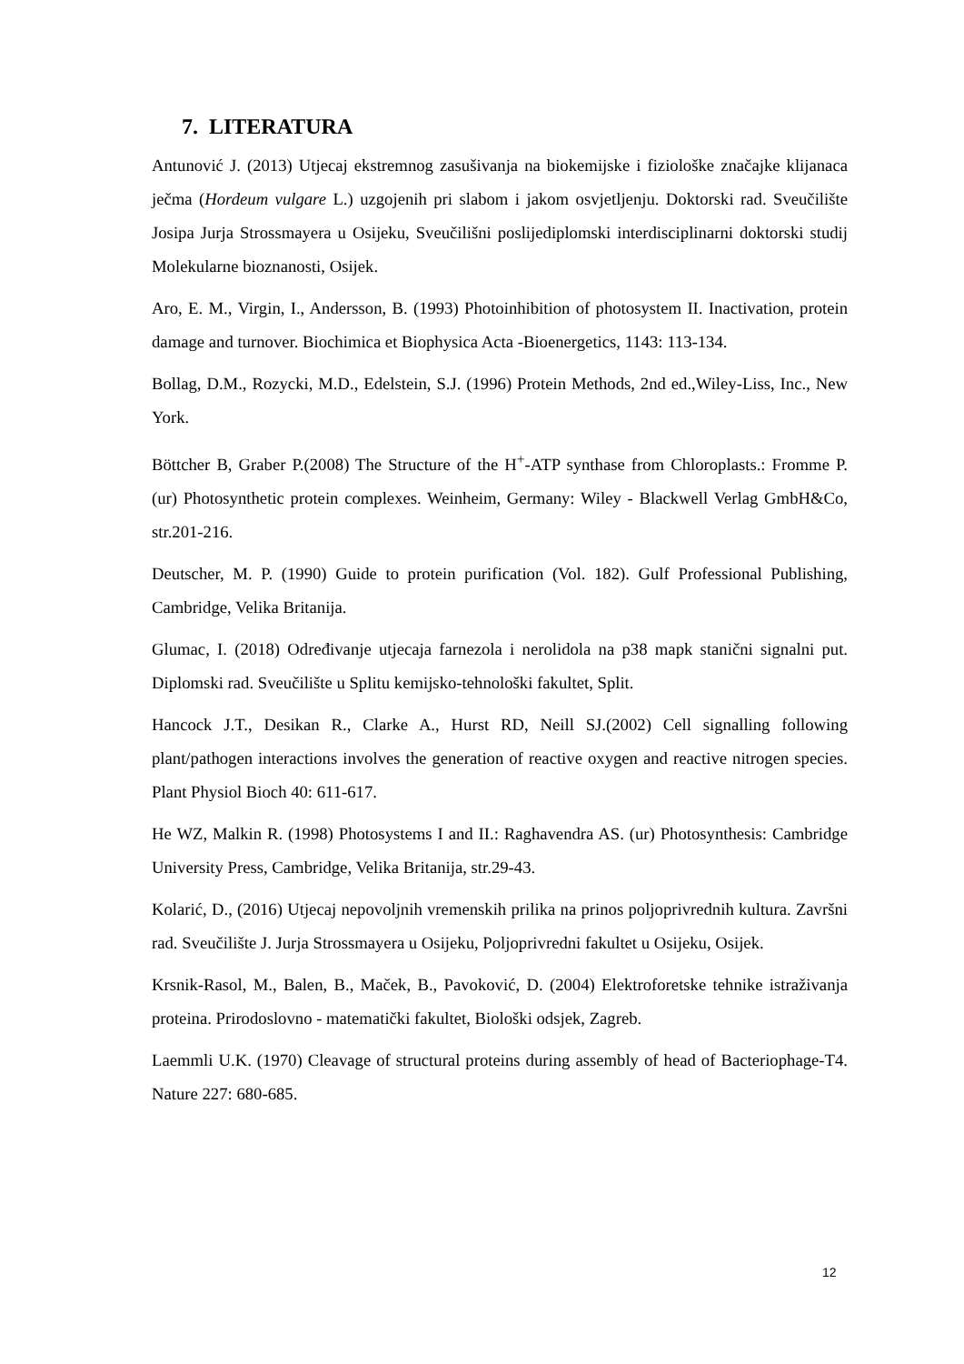7. LITERATURA
Antunović J. (2013) Utjecaj ekstremnog zasušivanja na biokemijske i fiziološke značajke klijanaca ječma (Hordeum vulgare L.) uzgojenih pri slabom i jakom osvjetljenju. Doktorski rad. Sveučilište Josipa Jurja Strossmayera u Osijeku, Sveučilišni poslijediplomski interdisciplinarni doktorski studij Molekularne bioznanosti, Osijek.
Aro, E. M., Virgin, I., Andersson, B. (1993) Photoinhibition of photosystem II. Inactivation, protein damage and turnover. Biochimica et Biophysica Acta -Bioenergetics, 1143: 113-134.
Bollag, D.M., Rozycki, M.D., Edelstein, S.J. (1996) Protein Methods, 2nd ed.,Wiley-Liss, Inc., New York.
Böttcher B, Graber P.(2008) The Structure of the H<sup>+</sup>-ATP synthase from Chloroplasts.: Fromme P. (ur) Photosynthetic protein complexes. Weinheim, Germany: Wiley - Blackwell Verlag GmbH&Co, str.201-216.
Deutscher, M. P. (1990) Guide to protein purification (Vol. 182). Gulf Professional Publishing, Cambridge, Velika Britanija.
Glumac, I. (2018) Određivanje utjecaja farnezola i nerolidola na p38 mapk stanični signalni put. Diplomski rad. Sveučilište u Splitu kemijsko-tehnološki fakultet, Split.
Hancock J.T., Desikan R., Clarke A., Hurst RD, Neill SJ.(2002) Cell signalling following plant/pathogen interactions involves the generation of reactive oxygen and reactive nitrogen species. Plant Physiol Bioch 40: 611-617.
He WZ, Malkin R. (1998) Photosystems I and II.: Raghavendra AS. (ur) Photosynthesis: Cambridge University Press, Cambridge, Velika Britanija, str.29-43.
Kolarić, D., (2016) Utjecaj nepovoljnih vremenskih prilika na prinos poljoprivrednih kultura. Završni rad. Sveučilište J. Jurja Strossmayera u Osijeku, Poljoprivredni fakultet u Osijeku, Osijek.
Krsnik-Rasol, M., Balen, B., Maček, B., Pavoković, D. (2004) Elektroforetske tehnike istraživanja proteina. Prirodoslovno - matematički fakultet, Biološki odsjek, Zagreb.
Laemmli U.K. (1970) Cleavage of structural proteins during assembly of head of Bacteriophage-T4. Nature 227: 680-685.
12